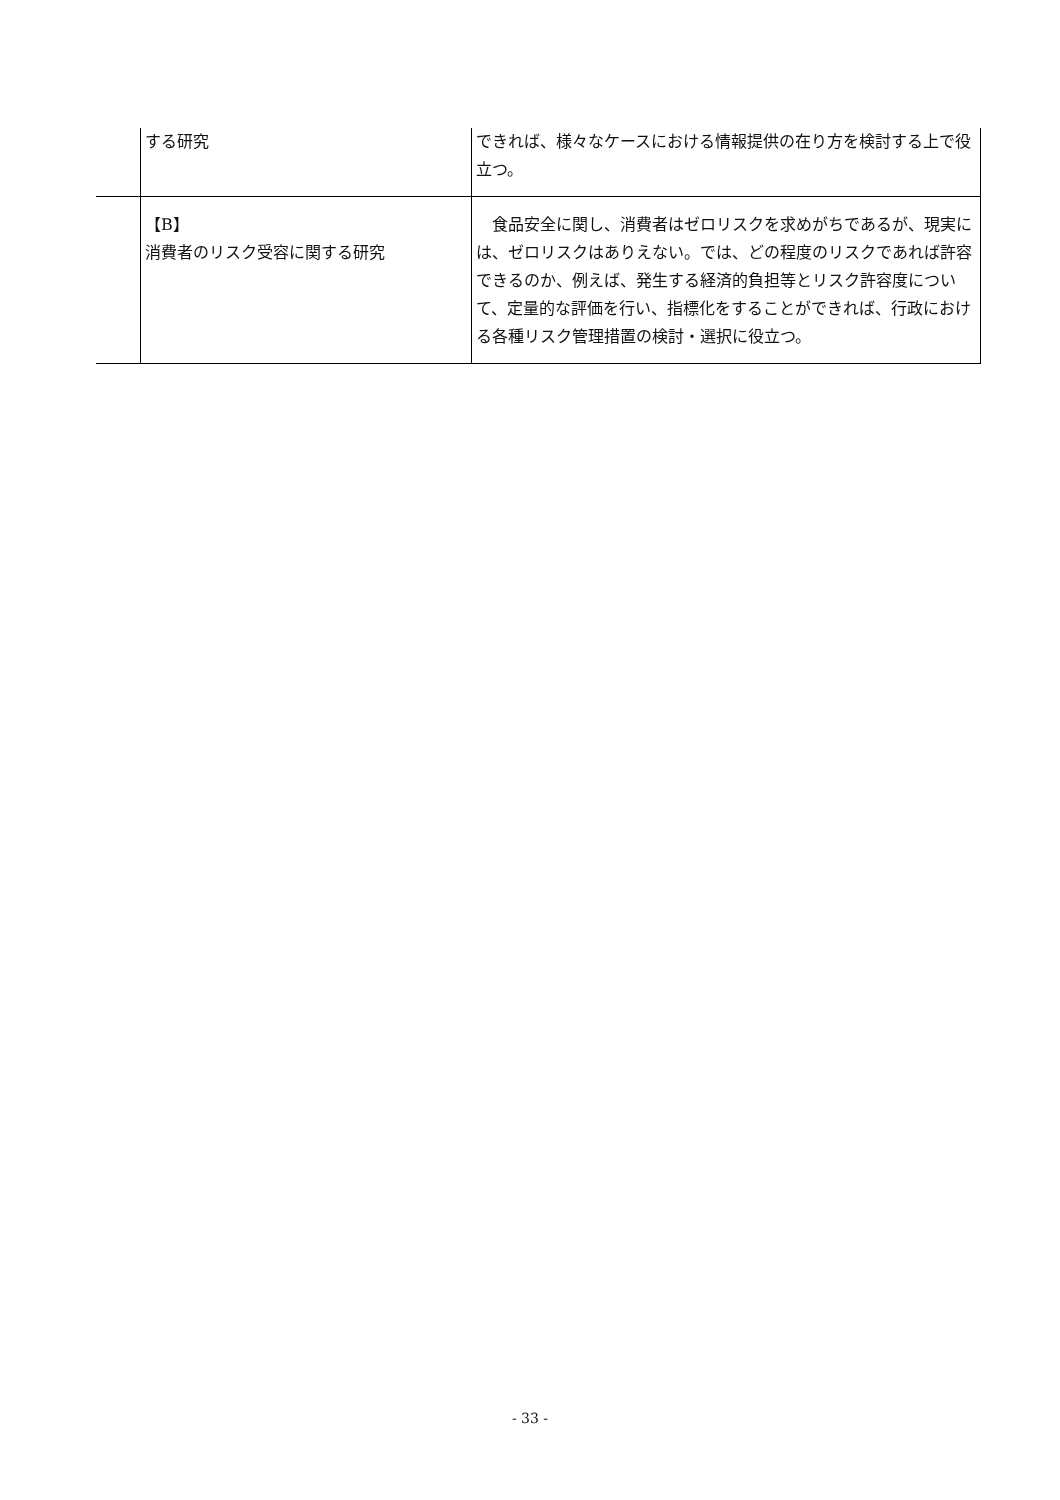| | する研究 | できれば、様々なケースにおける情報提供の在り方を検討する上で役立つ。 |
| | 【B】 消費者のリスク受容に関する研究 | 食品安全に関し、消費者はゼロリスクを求めがちであるが、現実には、ゼロリスクはありえない。では、どの程度のリスクであれば許容できるのか、例えば、発生する経済的負担等とリスク許容度について、定量的な評価を行い、指標化をすることができれば、行政における各種リスク管理措置の検討・選択に役立つ。 |
- 33 -